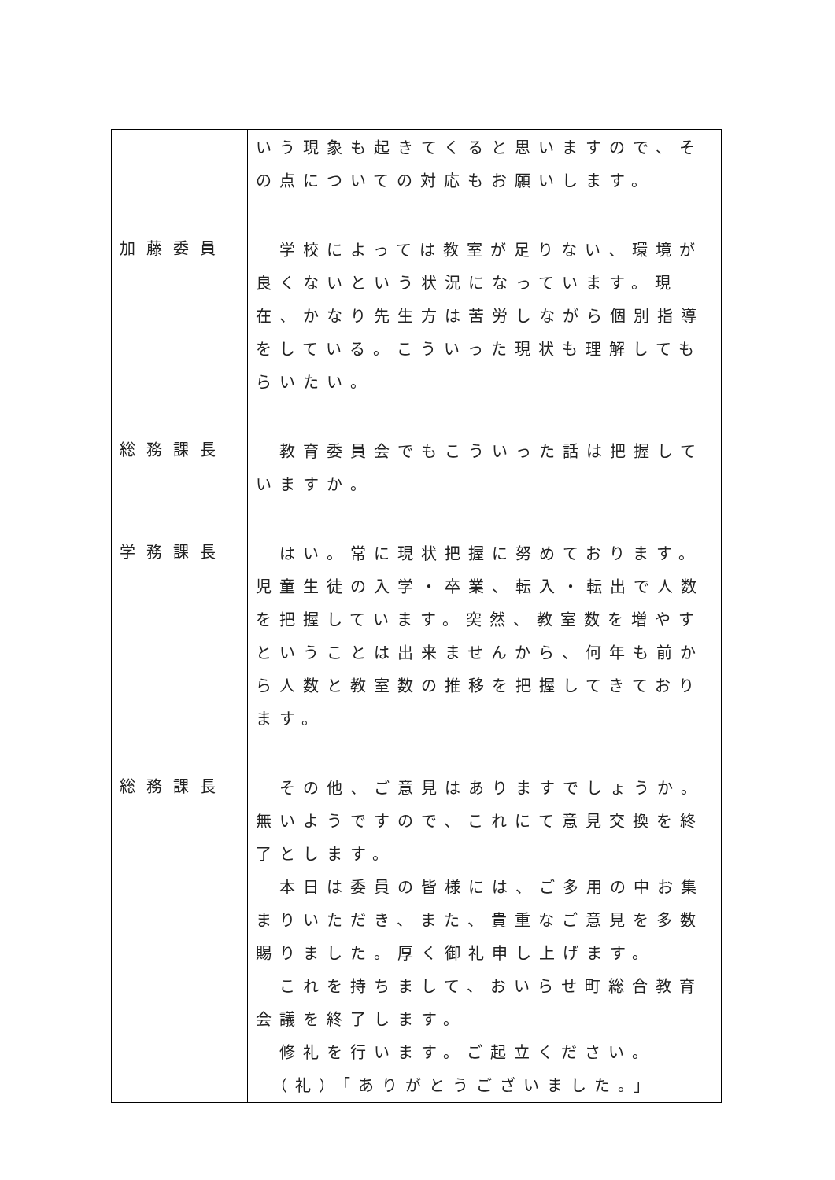| | いう現象も起きてくると思いますので、その点についての対応もお願いします。 |
| 加藤委員 | 学校によっては教室が足りない、環境が良くないという状況になっています。現在、かなり先生方は苦労しながら個別指導をしている。こういった現状も理解してもらいたい。 |
| 総務課長 | 教育委員会でもこういった話は把握していますか。 |
| 学務課長 | はい。常に現状把握に努めております。児童生徒の入学・卒業、転入・転出で人数を把握しています。突然、教室数を増やすということは出来ませんから、何年も前から人数と教室数の推移を把握してきております。 |
| 総務課長 | その他、ご意見はありますでしょうか。無いようですので、これにて意見交換を終了とします。 本日は委員の皆様には、ご多用の中お集まりいただき、また、貴重なご意見を多数賜りました。厚く御礼申し上げます。 これを持ちまして、おいらせ町総合教育会議を終了します。 修礼を行います。ご起立ください。 （礼）「ありがとうございました。」 |